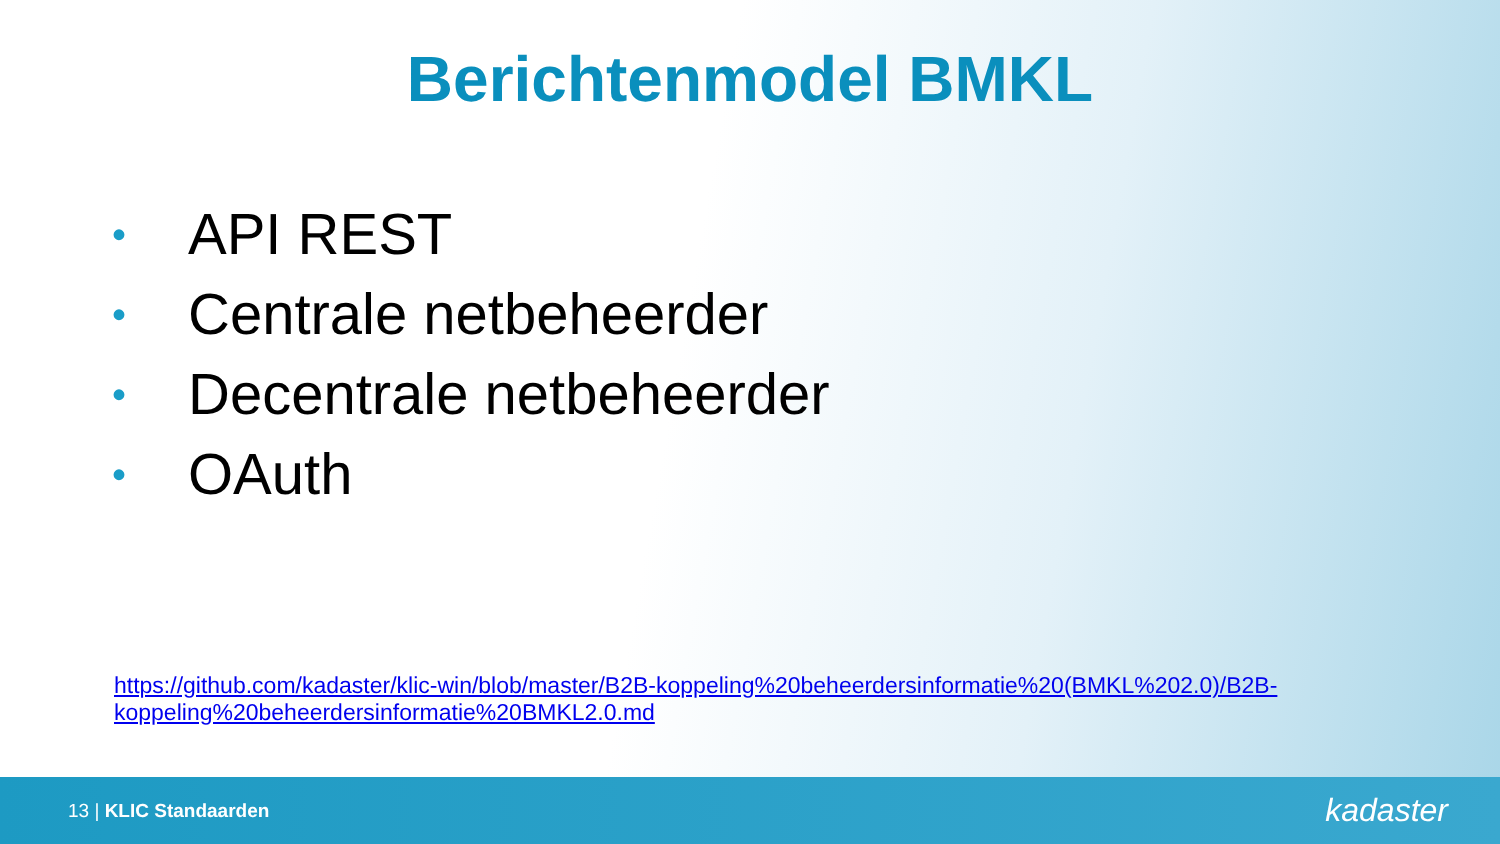Berichtenmodel BMKL
• API REST
• Centrale netbeheerder
• Decentrale netbeheerder
• OAuth
https://github.com/kadaster/klic-win/blob/master/B2B-koppeling%20beheerdersinformatie%20(BMKL%202.0)/B2B-koppeling%20beheerdersinformatie%20BMKL2.0.md
13 | KLIC Standaarden
kadaster